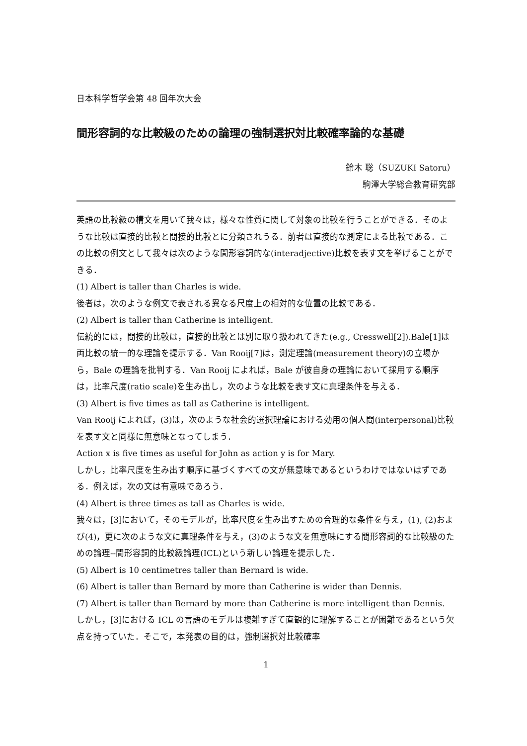日本科学哲学会第 48 回年次大会
間形容詞的な比較級のための論理の強制選択対比較確率論的な基礎
鈴木 聡（SUZUKI Satoru）
駒澤大学総合教育研究部
英語の比較級の構文を用いて我々は，様々な性質に関して対象の比較を行うことができる．そのような比較は直接的比較と間接的比較とに分類されうる．前者は直接的な測定による比較である．この比較の例文として我々は次のような間形容詞的な(interadjective)比較を表す文を挙げることができる．
(1) Albert is taller than Charles is wide.
後者は，次のような例文で表される異なる尺度上の相対的な位置の比較である．
(2) Albert is taller than Catherine is intelligent.
伝統的には，間接的比較は，直接的比較とは別に取り扱われてきた(e.g., Cresswell[2]).Bale[1]は両比較の統一的な理論を提示する．Van Rooij[7]は，測定理論(measurement theory)の立場から，Bale の理論を批判する．Van Rooij によれば，Bale が彼自身の理論において採用する順序は，比率尺度(ratio scale)を生み出し，次のような比較を表す文に真理条件を与える．
(3) Albert is five times as tall as Catherine is intelligent.
Van Rooij によれば，(3)は，次のような社会的選択理論における効用の個人間(interpersonal)比較を表す文と同様に無意味となってしまう．
Action x is five times as useful for John as action y is for Mary.
しかし，比率尺度を生み出す順序に基づくすべての文が無意味であるというわけではないはずである．例えば，次の文は有意味であろう．
(4) Albert is three times as tall as Charles is wide.
我々は，[3]において，そのモデルが，比率尺度を生み出すための合理的な条件を与え，(1), (2)および(4)，更に次のような文に真理条件を与え，(3)のような文を無意味にする間形容詞的な比較級のための論理--間形容詞的比較級論理(ICL)という新しい論理を提示した．
(5) Albert is 10 centimetres taller than Bernard is wide.
(6) Albert is taller than Bernard by more than Catherine is wider than Dennis.
(7) Albert is taller than Bernard by more than Catherine is more intelligent than Dennis.
しかし，[3]における ICL の言語のモデルは複雑すぎて直観的に理解することが困難であるという欠点を持っていた．そこで，本発表の目的は，強制選択対比較確率
1